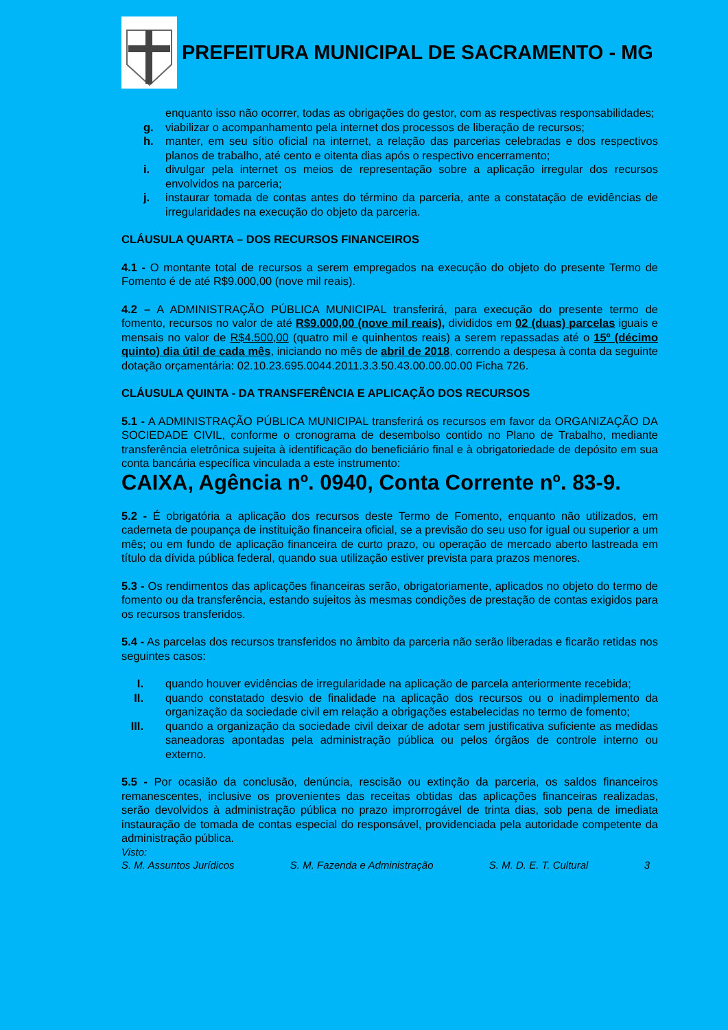PREFEITURA MUNICIPAL DE SACRAMENTO - MG
enquanto isso não ocorrer, todas as obrigações do gestor, com as respectivas responsabilidades;
g. viabilizar o acompanhamento pela internet dos processos de liberação de recursos;
h. manter, em seu sítio oficial na internet, a relação das parcerias celebradas e dos respectivos planos de trabalho, até cento e oitenta dias após o respectivo encerramento;
i. divulgar pela internet os meios de representação sobre a aplicação irregular dos recursos envolvidos na parceria;
j. instaurar tomada de contas antes do término da parceria, ante a constatação de evidências de irregularidades na execução do objeto da parceria.
CLÁUSULA QUARTA – DOS RECURSOS FINANCEIROS
4.1 - O montante total de recursos a serem empregados na execução do objeto do presente Termo de Fomento é de até R$9.000,00 (nove mil reais).
4.2 – A ADMINISTRAÇÃO PÚBLICA MUNICIPAL transferirá, para execução do presente termo de fomento, recursos no valor de até R$9.000,00 (nove mil reais), divididos em 02 (duas) parcelas iguais e mensais no valor de R$4.500,00 (quatro mil e quinhentos reais) a serem repassadas até o 15º (décimo quinto) dia útil de cada mês, iniciando no mês de abril de 2018, correndo a despesa à conta da seguinte dotação orçamentária: 02.10.23.695.0044.2011.3.3.50.43.00.00.00.00 Ficha 726.
CLÁUSULA QUINTA - DA TRANSFERÊNCIA E APLICAÇÃO DOS RECURSOS
5.1 - A ADMINISTRAÇÃO PÚBLICA MUNICIPAL transferirá os recursos em favor da ORGANIZAÇÃO DA SOCIEDADE CIVIL, conforme o cronograma de desembolso contido no Plano de Trabalho, mediante transferência eletrônica sujeita à identificação do beneficiário final e à obrigatoriedade de depósito em sua conta bancária específica vinculada a este instrumento:
CAIXA, Agência nº. 0940, Conta Corrente nº. 83-9.
5.2 - É obrigatória a aplicação dos recursos deste Termo de Fomento, enquanto não utilizados, em caderneta de poupança de instituição financeira oficial, se a previsão do seu uso for igual ou superior a um mês; ou em fundo de aplicação financeira de curto prazo, ou operação de mercado aberto lastreada em título da dívida pública federal, quando sua utilização estiver prevista para prazos menores.
5.3 - Os rendimentos das aplicações financeiras serão, obrigatoriamente, aplicados no objeto do termo de fomento ou da transferência, estando sujeitos às mesmas condições de prestação de contas exigidos para os recursos transferidos.
5.4 - As parcelas dos recursos transferidos no âmbito da parceria não serão liberadas e ficarão retidas nos seguintes casos:
I. quando houver evidências de irregularidade na aplicação de parcela anteriormente recebida;
II. quando constatado desvio de finalidade na aplicação dos recursos ou o inadimplemento da organização da sociedade civil em relação a obrigações estabelecidas no termo de fomento;
III. quando a organização da sociedade civil deixar de adotar sem justificativa suficiente as medidas saneadoras apontadas pela administração pública ou pelos órgãos de controle interno ou externo.
5.5 - Por ocasião da conclusão, denúncia, rescisão ou extinção da parceria, os saldos financeiros remanescentes, inclusive os provenientes das receitas obtidas das aplicações financeiras realizadas, serão devolvidos à administração pública no prazo improrrogável de trinta dias, sob pena de imediata instauração de tomada de contas especial do responsável, providenciada pela autoridade competente da administração pública.
Visto:
S. M. Assuntos Jurídicos S. M. Fazenda e Administração S. M. D. E. T. Cultural 3